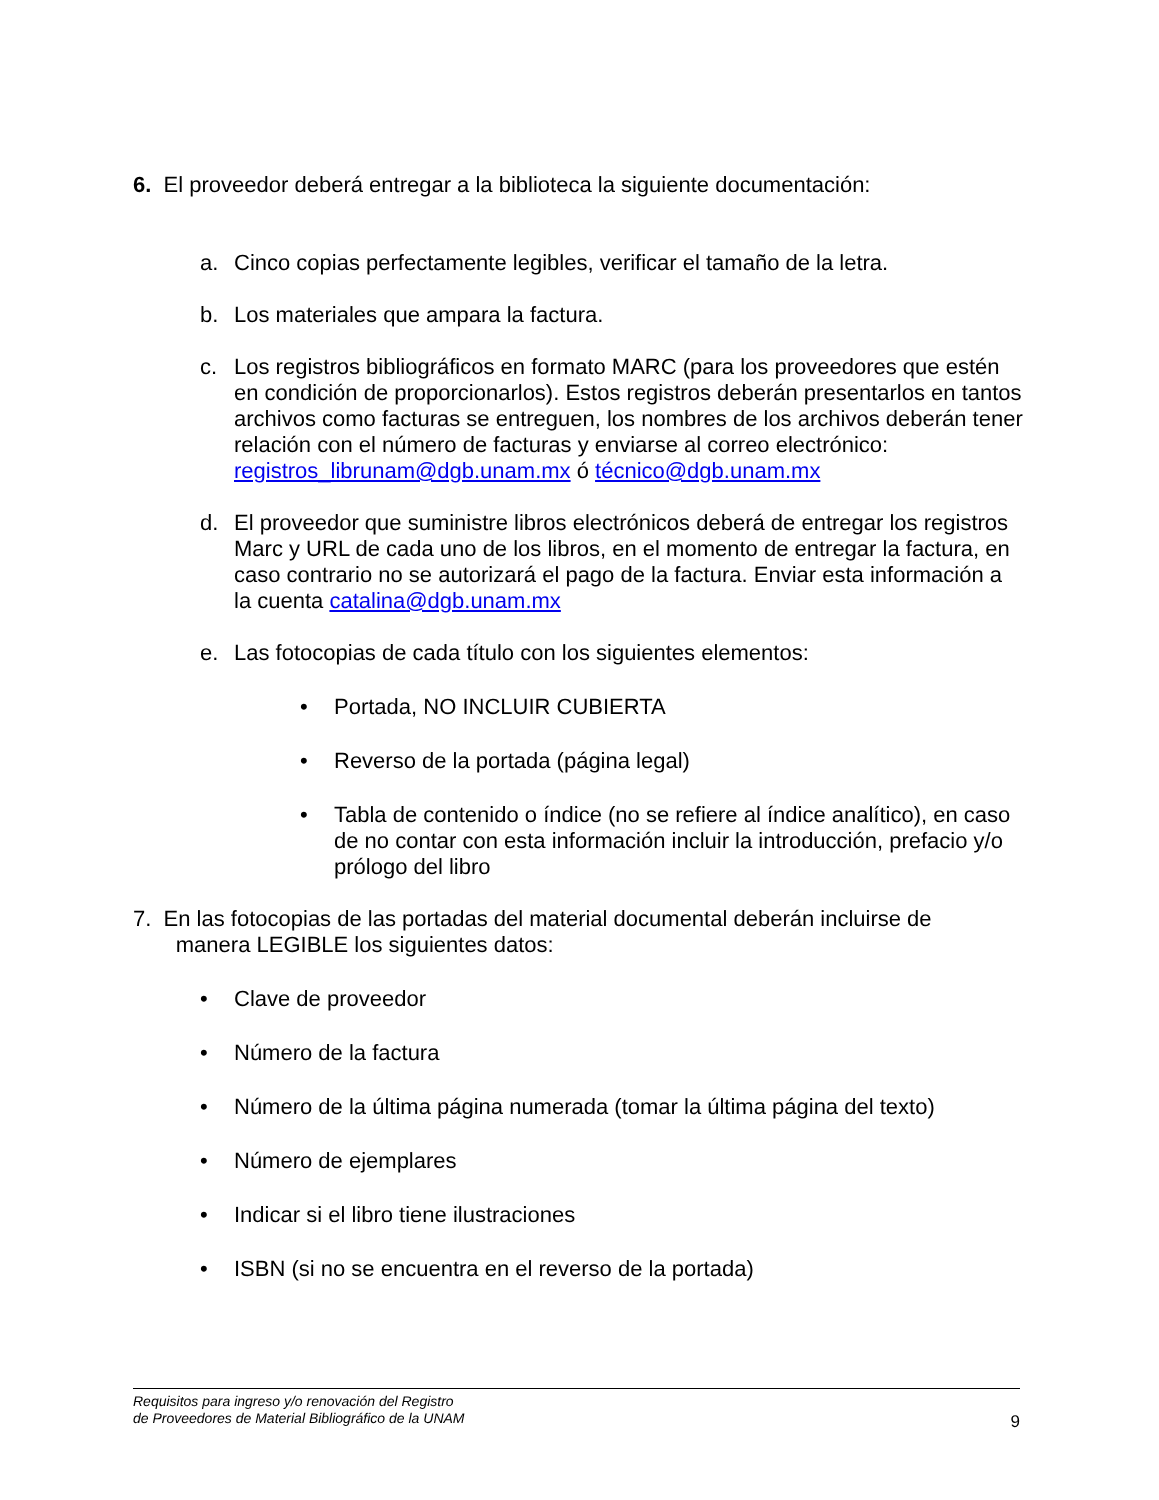6. El proveedor deberá entregar a la biblioteca la siguiente documentación:
a. Cinco copias perfectamente legibles, verificar el tamaño de la letra.
b. Los materiales que ampara la factura.
c. Los registros bibliográficos en formato MARC (para los proveedores que estén en condición de proporcionarlos). Estos registros deberán presentarlos en tantos archivos como facturas se entreguen, los nombres de los archivos deberán tener relación con el número de facturas y enviarse al correo electrónico: registros_librunam@dgb.unam.mx ó técnico@dgb.unam.mx
d. El proveedor que suministre libros electrónicos deberá de entregar los registros Marc y URL de cada uno de los libros, en el momento de entregar la factura, en caso contrario no se autorizará el pago de la factura. Enviar esta información a la cuenta catalina@dgb.unam.mx
e. Las fotocopias de cada título con los siguientes elementos:
• Portada, NO INCLUIR CUBIERTA
• Reverso de la portada (página legal)
• Tabla de contenido o índice (no se refiere al índice analítico), en caso de no contar con esta información incluir la introducción, prefacio y/o prólogo del libro
7. En las fotocopias de las portadas del material documental deberán incluirse de
manera LEGIBLE los siguientes datos:
• Clave de proveedor
• Número de la factura
• Número de la última página numerada (tomar la última página del texto)
• Número de ejemplares
• Indicar si el libro tiene ilustraciones
• ISBN (si no se encuentra en el reverso de la portada)
Requisitos para ingreso y/o renovación del Registro
de Proveedores de Material Bibliográfico de la UNAM
9